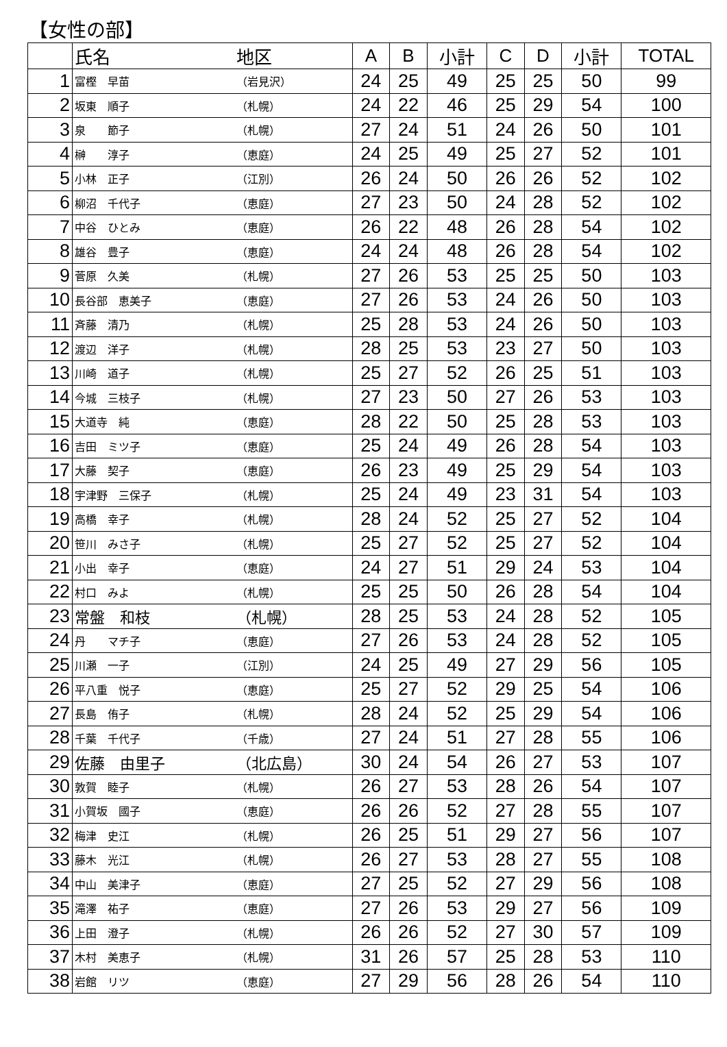【女性の部】
| | 氏名 | 地区 | A | B | 小計 | C | D | 小計 | TOTAL |
| --- | --- | --- | --- | --- | --- | --- | --- | --- | --- |
| 1 | 富樫 早苗 | （岩見沢） | 24 | 25 | 49 | 25 | 25 | 50 | 99 |
| 2 | 坂東 順子 | （札幌） | 24 | 22 | 46 | 25 | 29 | 54 | 100 |
| 3 | 泉 節子 | （札幌） | 27 | 24 | 51 | 24 | 26 | 50 | 101 |
| 4 | 榊 淳子 | （恵庭） | 24 | 25 | 49 | 25 | 27 | 52 | 101 |
| 5 | 小林 正子 | （江別） | 26 | 24 | 50 | 26 | 26 | 52 | 102 |
| 6 | 柳沼 千代子 | （恵庭） | 27 | 23 | 50 | 24 | 28 | 52 | 102 |
| 7 | 中谷 ひとみ | （恵庭） | 26 | 22 | 48 | 26 | 28 | 54 | 102 |
| 8 | 雄谷 豊子 | （恵庭） | 24 | 24 | 48 | 26 | 28 | 54 | 102 |
| 9 | 菅原 久美 | （札幌） | 27 | 26 | 53 | 25 | 25 | 50 | 103 |
| 10 | 長谷部 恵美子 | （恵庭） | 27 | 26 | 53 | 24 | 26 | 50 | 103 |
| 11 | 斉藤 清乃 | （札幌） | 25 | 28 | 53 | 24 | 26 | 50 | 103 |
| 12 | 渡辺 洋子 | （札幌） | 28 | 25 | 53 | 23 | 27 | 50 | 103 |
| 13 | 川崎 道子 | （札幌） | 25 | 27 | 52 | 26 | 25 | 51 | 103 |
| 14 | 今城 三枝子 | （札幌） | 27 | 23 | 50 | 27 | 26 | 53 | 103 |
| 15 | 大道寺 純 | （恵庭） | 28 | 22 | 50 | 25 | 28 | 53 | 103 |
| 16 | 吉田 ミツ子 | （恵庭） | 25 | 24 | 49 | 26 | 28 | 54 | 103 |
| 17 | 大藤 契子 | （恵庭） | 26 | 23 | 49 | 25 | 29 | 54 | 103 |
| 18 | 宇津野 三保子 | （札幌） | 25 | 24 | 49 | 23 | 31 | 54 | 103 |
| 19 | 高橋 幸子 | （札幌） | 28 | 24 | 52 | 25 | 27 | 52 | 104 |
| 20 | 笹川 みさ子 | （札幌） | 25 | 27 | 52 | 25 | 27 | 52 | 104 |
| 21 | 小出 幸子 | （恵庭） | 24 | 27 | 51 | 29 | 24 | 53 | 104 |
| 22 | 村口 みよ | （札幌） | 25 | 25 | 50 | 26 | 28 | 54 | 104 |
| 23 | 常盤 和枝 | （札幌） | 28 | 25 | 53 | 24 | 28 | 52 | 105 |
| 24 | 丹 マチ子 | （恵庭） | 27 | 26 | 53 | 24 | 28 | 52 | 105 |
| 25 | 川瀬 一子 | （江別） | 24 | 25 | 49 | 27 | 29 | 56 | 105 |
| 26 | 平八重 悦子 | （恵庭） | 25 | 27 | 52 | 29 | 25 | 54 | 106 |
| 27 | 長島 侑子 | （札幌） | 28 | 24 | 52 | 25 | 29 | 54 | 106 |
| 28 | 千葉 千代子 | （千歳） | 27 | 24 | 51 | 27 | 28 | 55 | 106 |
| 29 | 佐藤 由里子 | （北広島） | 30 | 24 | 54 | 26 | 27 | 53 | 107 |
| 30 | 敦賀 睦子 | （札幌） | 26 | 27 | 53 | 28 | 26 | 54 | 107 |
| 31 | 小賀坂 國子 | （恵庭） | 26 | 26 | 52 | 27 | 28 | 55 | 107 |
| 32 | 梅津 史江 | （札幌） | 26 | 25 | 51 | 29 | 27 | 56 | 107 |
| 33 | 藤木 光江 | （札幌） | 26 | 27 | 53 | 28 | 27 | 55 | 108 |
| 34 | 中山 美津子 | （恵庭） | 27 | 25 | 52 | 27 | 29 | 56 | 108 |
| 35 | 滝澤 祐子 | （恵庭） | 27 | 26 | 53 | 29 | 27 | 56 | 109 |
| 36 | 上田 澄子 | （札幌） | 26 | 26 | 52 | 27 | 30 | 57 | 109 |
| 37 | 木村 美恵子 | （札幌） | 31 | 26 | 57 | 25 | 28 | 53 | 110 |
| 38 | 岩館 リツ | （恵庭） | 27 | 29 | 56 | 28 | 26 | 54 | 110 |